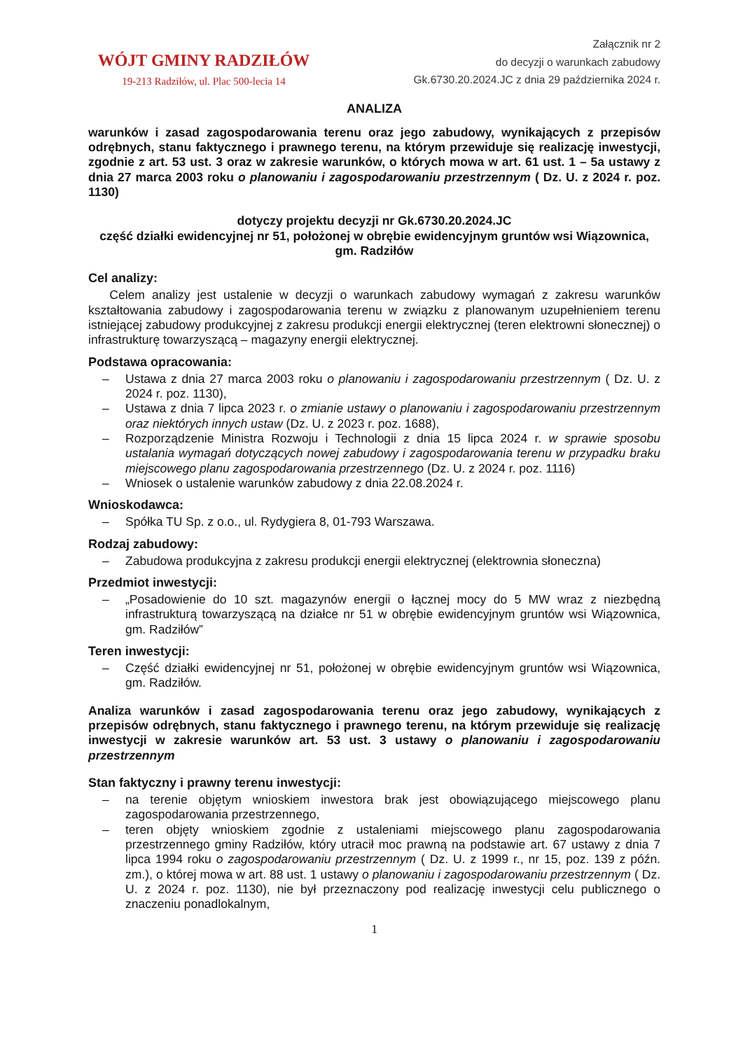WÓJT GMINY RADZIŁÓW
19-213 Radziłów, ul. Plac 500-lecia 14
Załącznik nr 2
do decyzji o warunkach zabudowy
Gk.6730.20.2024.JC z dnia 29 października 2024 r.
ANALIZA
warunków i zasad zagospodarowania terenu oraz jego zabudowy, wynikających z przepisów odrębnych, stanu faktycznego i prawnego terenu, na którym przewiduje się realizację inwestycji, zgodnie z art. 53 ust. 3 oraz w zakresie warunków, o których mowa w art. 61 ust. 1 – 5a ustawy z dnia 27 marca 2003 roku o planowaniu i zagospodarowaniu przestrzennym ( Dz. U. z 2024 r. poz. 1130)
dotyczy projektu decyzji nr Gk.6730.20.2024.JC
część działki ewidencyjnej nr 51, położonej w obrębie ewidencyjnym gruntów wsi Wiązownica, gm. Radziłów
Cel analizy:
Celem analizy jest ustalenie w decyzji o warunkach zabudowy wymagań z zakresu warunków kształtowania zabudowy i zagospodarowania terenu w związku z planowanym uzupełnieniem terenu istniejącej zabudowy produkcyjnej z zakresu produkcji energii elektrycznej (teren elektrowni słonecznej) o infrastrukturę towarzyszącą – magazyny energii elektrycznej.
Podstawa opracowania:
– Ustawa z dnia 27 marca 2003 roku o planowaniu i zagospodarowaniu przestrzennym ( Dz. U. z 2024 r. poz. 1130),
– Ustawa z dnia 7 lipca 2023 r. o zmianie ustawy o planowaniu i zagospodarowaniu przestrzennym oraz niektórych innych ustaw (Dz. U. z 2023 r. poz. 1688),
– Rozporządzenie Ministra Rozwoju i Technologii z dnia 15 lipca 2024 r. w sprawie sposobu ustalania wymagań dotyczących nowej zabudowy i zagospodarowania terenu w przypadku braku miejscowego planu zagospodarowania przestrzennego (Dz. U. z 2024 r. poz. 1116)
– Wniosek o ustalenie warunków zabudowy z dnia 22.08.2024 r.
Wnioskodawca:
– Spółka TU Sp. z o.o., ul. Rydygiera 8, 01-793 Warszawa.
Rodzaj zabudowy:
– Zabudowa produkcyjna z zakresu produkcji energii elektrycznej (elektrownia słoneczna)
Przedmiot inwestycji:
– „Posadowienie do 10 szt. magazynów energii o łącznej mocy do 5 MW wraz z niezbędną infrastrukturą towarzyszącą na działce nr 51 w obrębie ewidencyjnym gruntów wsi Wiązownica, gm. Radziłów”
Teren inwestycji:
– Część działki ewidencyjnej nr 51, położonej w obrębie ewidencyjnym gruntów wsi Wiązownica, gm. Radziłów.
Analiza warunków i zasad zagospodarowania terenu oraz jego zabudowy, wynikających z przepisów odrębnych, stanu faktycznego i prawnego terenu, na którym przewiduje się realizację inwestycji w zakresie warunków art. 53 ust. 3 ustawy o planowaniu i zagospodarowaniu przestrzennym
Stan faktyczny i prawny terenu inwestycji:
– na terenie objętym wnioskiem inwestora brak jest obowiązującego miejscowego planu zagospodarowania przestrzennego,
– teren objęty wnioskiem zgodnie z ustaleniami miejscowego planu zagospodarowania przestrzennego gminy Radziłów, który utracił moc prawną na podstawie art. 67 ustawy z dnia 7 lipca 1994 roku o zagospodarowaniu przestrzennym ( Dz. U. z 1999 r., nr 15, poz. 139 z późn. zm.), o której mowa w art. 88 ust. 1 ustawy o planowaniu i zagospodarowaniu przestrzennym ( Dz. U. z 2024 r. poz. 1130), nie był przeznaczony pod realizację inwestycji celu publicznego o znaczeniu ponadlokalnym,
1